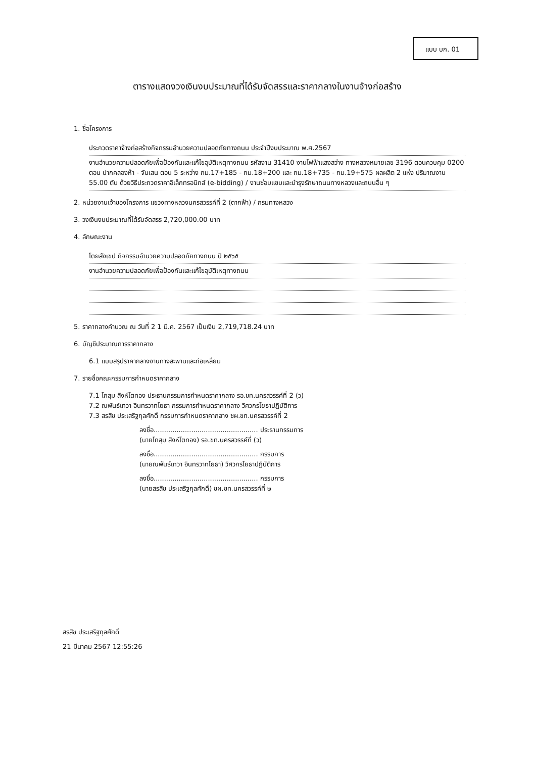แบบ บก. 01
ตารางแสดงวงเงินงบประมาณที่ได้รับจัดสรรและราคากลางในงานจ้างก่อสร้าง
1. ชื่อโครงการ
ประกวดราคาจ้างก่อสร้างกิจกรรมอำนวยความปลอดภัยทางถนน ประจำปีงบประมาณ พ.ศ.2567
งานอำนวยความปลอดภัยเพื่อป้องกันและแก้ไขอุบัติเหตุทางถนน รหัสงาน 31410 งานไฟฟ้าแสงสว่าง ทางหลวงหมายเลข 3196 ตอนควบคุม 0200 ตอน ปากคลองห้า - จันเสน ตอน 5 ระหว่าง กม.17+185 - กม.18+200 และ กม.18+735 - กม.19+575 ผลผลิต 2 แห่ง ปริมาณงาน 55.00 ตัน ด้วยวิธีประกวดราคาอิเล็กทรอนิกส์ (e-bidding) / งานซ่อมแซมและบำรุงรักษาถนนทางหลวงและถนนอื่น ๆ
2. หน่วยงานเจ้าของโครงการ แขวงทางหลวงนครสวรรค์ที่ 2 (ตากฟ้า) / กรมทางหลวง
3. วงเงินงบประมาณที่ได้รับจัดสรร 2,720,000.00 บาท
4. ลักษณะงาน
โดยสังเขป กิจกรรมอำนวยความปลอดภัยทางถนน ปี ๒๕๖๕
งานอำนวยความปลอดภัยเพื่อป้องกันและแก้ไขอุบัติเหตุทางถนน
5. ราคากลางคำนวณ ณ วันที่ 2 1 มี.ค. 2567 เป็นเงิน 2,719,718.24 บาท
6. บัญชีประมาณการราคากลาง
6.1 แบบสรุปราคากลางงานทางสะพานและท่อเหลี่ยม
7. รายชื่อคณะกรรมการกำหนดราคากลาง
7.1 โกสุม สิงห์โตทอง ประธานกรรมการกำหนดราคากลาง รอ.ขท.นครสวรรค์ที่ 2 (ว)
7.2 ณพันธ์เทวา อินทรวาทโยธา กรรมการกำหนดราคากลาง วิศวกรโยธาปฏิบัติการ
7.3 สรสิช ประเสริฐกุลศักดิ์ กรรมการกำหนดราคากลาง ชผ.ขท.นครสวรรค์ที่ 2
ลงชื่อ.................................................. ประธานกรรมการ
(นายโกสุม สิงห์โตทอง) รอ.ขท.นครสวรรค์ที่ (ว)
ลงชื่อ.................................................. กรรมการ
(นายณพันธ์เทวา อินทรวาทโยธา) วิศวกรโยธาปฏิบัติการ
ลงชื่อ.................................................. กรรมการ
(นายสรสิช ประเสริฐกุลศักดิ์) ชผ.ขท.นครสวรรค์ที่ ๒
สรสิช ประเสริฐกุลศักดิ์
21 มีนาคม 2567 12:55:26